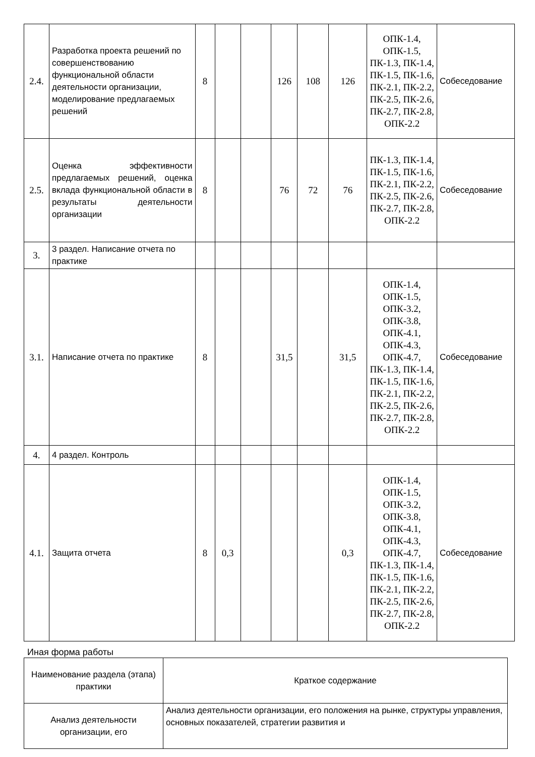| 2.4. | Разработка проекта решений по совершенствованию функциональной области деятельности организации, моделирование предлагаемых решений | 8 | | | 126 | 108 | 126 | ОПК-1.4, ОПК-1.5, ПК-1.3, ПК-1.4, ПК-1.5, ПК-1.6, ПК-2.1, ПК-2.2, ПК-2.5, ПК-2.6, ПК-2.7, ПК-2.8, ОПК-2.2 | Собеседование |
| 2.5. | Оценка эффективности предлагаемых решений, оценка вклада функциональной области в результаты деятельности организации | 8 | | | 76 | 72 | 76 | ПК-1.3, ПК-1.4, ПК-1.5, ПК-1.6, ПК-2.1, ПК-2.2, ПК-2.5, ПК-2.6, ПК-2.7, ПК-2.8, ОПК-2.2 | Собеседование |
| 3. | 3 раздел. Написание отчета по практике | | | | | | | | |
| 3.1. | Написание отчета по практике | 8 | | | 31,5 | | 31,5 | ОПК-1.4, ОПК-1.5, ОПК-3.2, ОПК-3.8, ОПК-4.1, ОПК-4.3, ОПК-4.7, ПК-1.3, ПК-1.4, ПК-1.5, ПК-1.6, ПК-2.1, ПК-2.2, ПК-2.5, ПК-2.6, ПК-2.7, ПК-2.8, ОПК-2.2 | Собеседование |
| 4. | 4 раздел. Контроль | | | | | | | | |
| 4.1. | Защита отчета | 8 | 0,3 | | | | 0,3 | ОПК-1.4, ОПК-1.5, ОПК-3.2, ОПК-3.8, ОПК-4.1, ОПК-4.3, ОПК-4.7, ПК-1.3, ПК-1.4, ПК-1.5, ПК-1.6, ПК-2.1, ПК-2.2, ПК-2.5, ПК-2.6, ПК-2.7, ПК-2.8, ОПК-2.2 | Собеседование |
Иная форма работы
| Наименование раздела (этапа) практики | Краткое содержание |
| Анализ деятельности организации, его | Анализ деятельности организации, его положения на рынке, структуры управления, основных показателей, стратегии развития и |